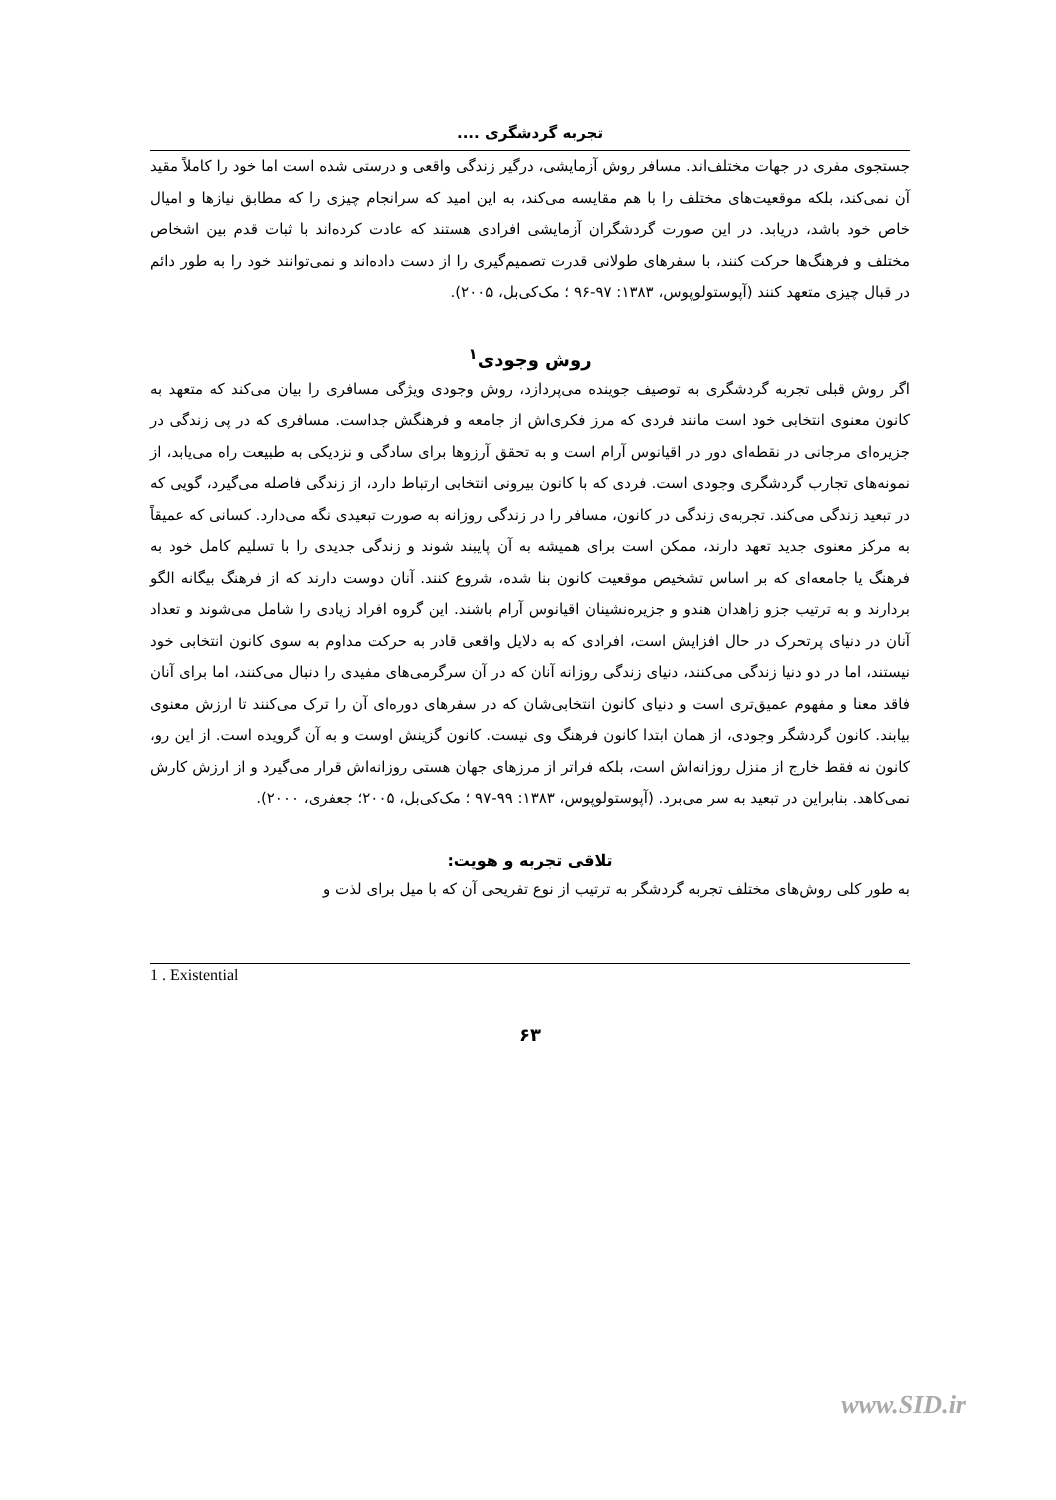تجربه گردشگری ....
جستجوی مفری در جهات مختلف‌اند. مسافر روش آزمایشی، درگیر زندگی واقعی و درستی شده است اما خود را کاملاً مقید آن نمی‌کند، بلکه موقعیت‌های مختلف را با هم مقایسه می‌کند، به این امید که سرانجام چیزی را که مطابق نیازها و امیال خاص خود باشد، دریابد. در این صورت گردشگران آزمایشی افرادی هستند که عادت کرده‌اند با ثبات قدم بین اشخاص مختلف و فرهنگ‌ها حرکت کنند، با سفرهای طولانی قدرت تصمیم‌گیری را از دست داده‌اند و نمی‌توانند خود را به طور دائم در قبال چیزی متعهد کنند (آپوستولوپوس، ۱۳۸۳: ۹۷-۹۶ ؛ مک‌کی‌بل، ۲۰۰۵).
روش وجودی<sup>۱</sup>
اگر روش قبلی تجربه گردشگری به توصیف جوینده می‌پردازد، روش وجودی ویژگی مسافری را بیان می‌کند که متعهد به کانون معنوی انتخابی خود است مانند فردی که مرز فکری‌اش از جامعه و فرهنگش جداست. مسافری که در پی زندگی در جزیره‌ای مرجانی در نقطه‌ای دور در اقیانوس آرام است و به تحقق آرزوها برای سادگی و نزدیکی به طبیعت راه می‌یابد، از نمونه‌های تجارب گردشگری وجودی است. فردی که با کانون بیرونی انتخابی ارتباط دارد، از زندگی فاصله می‌گیرد، گویی که در تبعید زندگی می‌کند. تجربه‌ی زندگی در کانون، مسافر را در زندگی روزانه به صورت تبعیدی نگه می‌دارد. کسانی که عمیقاً به مرکز معنوی جدید تعهد دارند، ممکن است برای همیشه به آن پایبند شوند و زندگی جدیدی را با تسلیم کامل خود به فرهنگ یا جامعه‌ای که بر اساس تشخیص موقعیت کانون بنا شده، شروع کنند. آنان دوست دارند که از فرهنگ بیگانه الگو بردارند و به ترتیب جزو زاهدان هندو و جزیره‌نشینان اقیانوس آرام باشند. این گروه افراد زیادی را شامل می‌شوند و تعداد آنان در دنیای پرتحرک در حال افزایش است، افرادی که به دلایل واقعی قادر به حرکت مداوم به سوی کانون انتخابی خود نیستند، اما در دو دنیا زندگی می‌کنند، دنیای زندگی روزانه آنان که در آن سرگرمی‌های مفیدی را دنبال می‌کنند، اما برای آنان فاقد معنا و مفهوم عمیق‌تری است و دنیای کانون انتخابی‌شان که در سفرهای دوره‌ای آن را ترک می‌کنند تا ارزش معنوی بیابند. کانون گردشگر وجودی، از همان ابتدا کانون فرهنگ وی نیست. کانون گزینش اوست و به آن گرویده است. از این رو، کانون نه فقط خارج از منزل روزانه‌اش است، بلکه فراتر از مرزهای جهان هستی روزانه‌اش قرار می‌گیرد و از ارزش کارش نمی‌کاهد. بنابراین در تبعید به سر می‌برد. (آپوستولوپوس، ۱۳۸۳: ۹۹-۹۷ ؛ مک‌کی‌بل، ۲۰۰۵؛ جعفری، ۲۰۰۰).
تلاقی تجربه و هویت:
به طور کلی روش‌های مختلف تجربه گردشگر به ترتیب از نوع تفریحی آن که با میل برای لذت و
1 . Existential
۶۳
www.SID.ir